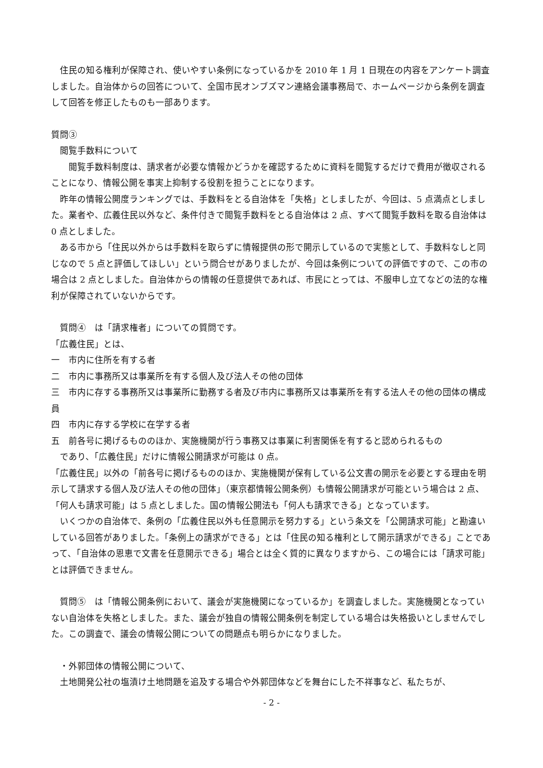住民の知る権利が保障され、使いやすい条例になっているかを 2010 年 1 月 1 日現在の内容をアンケート調査しました。自治体からの回答について、全国市民オンブズマン連絡会議事務局で、ホームページから条例を調査して回答を修正したものも一部あります。
質問③
　閲覧手数料について
　　閲覧手数料制度は、請求者が必要な情報かどうかを確認するために資料を閲覧するだけで費用が徴収されることになり、情報公開を事実上抑制する役割を担うことになります。
　昨年の情報公開度ランキングでは、手数料をとる自治体を「失格」としましたが、今回は、5 点満点としました。業者や、広義住民以外など、条件付きで閲覧手数料をとる自治体は 2 点、すべて閲覧手数料を取る自治体は 0 点としました。
　ある市から「住民以外からは手数料を取らずに情報提供の形で開示しているので実態として、手数料なしと同じなので 5 点と評価してほしい」という問合せがありましたが、今回は条例についての評価ですので、この市の場合は 2 点としました。自治体からの情報の任意提供であれば、市民にとっては、不服申し立てなどの法的な権利が保障されていないからです。
　質問④　は「請求権者」についての質問です。
「広義住民」とは、
一　市内に住所を有する者
二　市内に事務所又は事業所を有する個人及び法人その他の団体
三　市内に存する事務所又は事業所に勤務する者及び市内に事務所又は事業所を有する法人その他の団体の構成員
四　市内に存する学校に在学する者
五　前各号に掲げるもののほか、実施機関が行う事務又は事業に利害関係を有すると認められるもの
　であり、「広義住民」だけに情報公開請求が可能は 0 点。
「広義住民」以外の「前各号に掲げるもののほか、実施機関が保有している公文書の開示を必要とする理由を明示して請求する個人及び法人その他の団体」（東京都情報公開条例）も情報公開請求が可能という場合は 2 点、「何人も請求可能」は 5 点としました。国の情報公開法も「何人も請求できる」となっています。
　いくつかの自治体で、条例の「広義住民以外も任意開示を努力する」という条文を「公開請求可能」と勘違いしている回答がありました。「条例上の請求ができる」とは「住民の知る権利として開示請求ができる」ことであって、「自治体の恩恵で文書を任意開示できる」場合とは全く質的に異なりますから、この場合には「請求可能」とは評価できません。
　質問⑤　は「情報公開条例において、議会が実施機関になっているか」を調査しました。実施機関となっていない自治体を失格としました。また、議会が独自の情報公開条例を制定している場合は失格扱いとしませんでした。この調査で、議会の情報公開についての問題点も明らかになりました。
　・外郭団体の情報公開について、
　土地開発公社の塩漬け土地問題を追及する場合や外郭団体などを舞台にした不祥事など、私たちが、
- 2 -